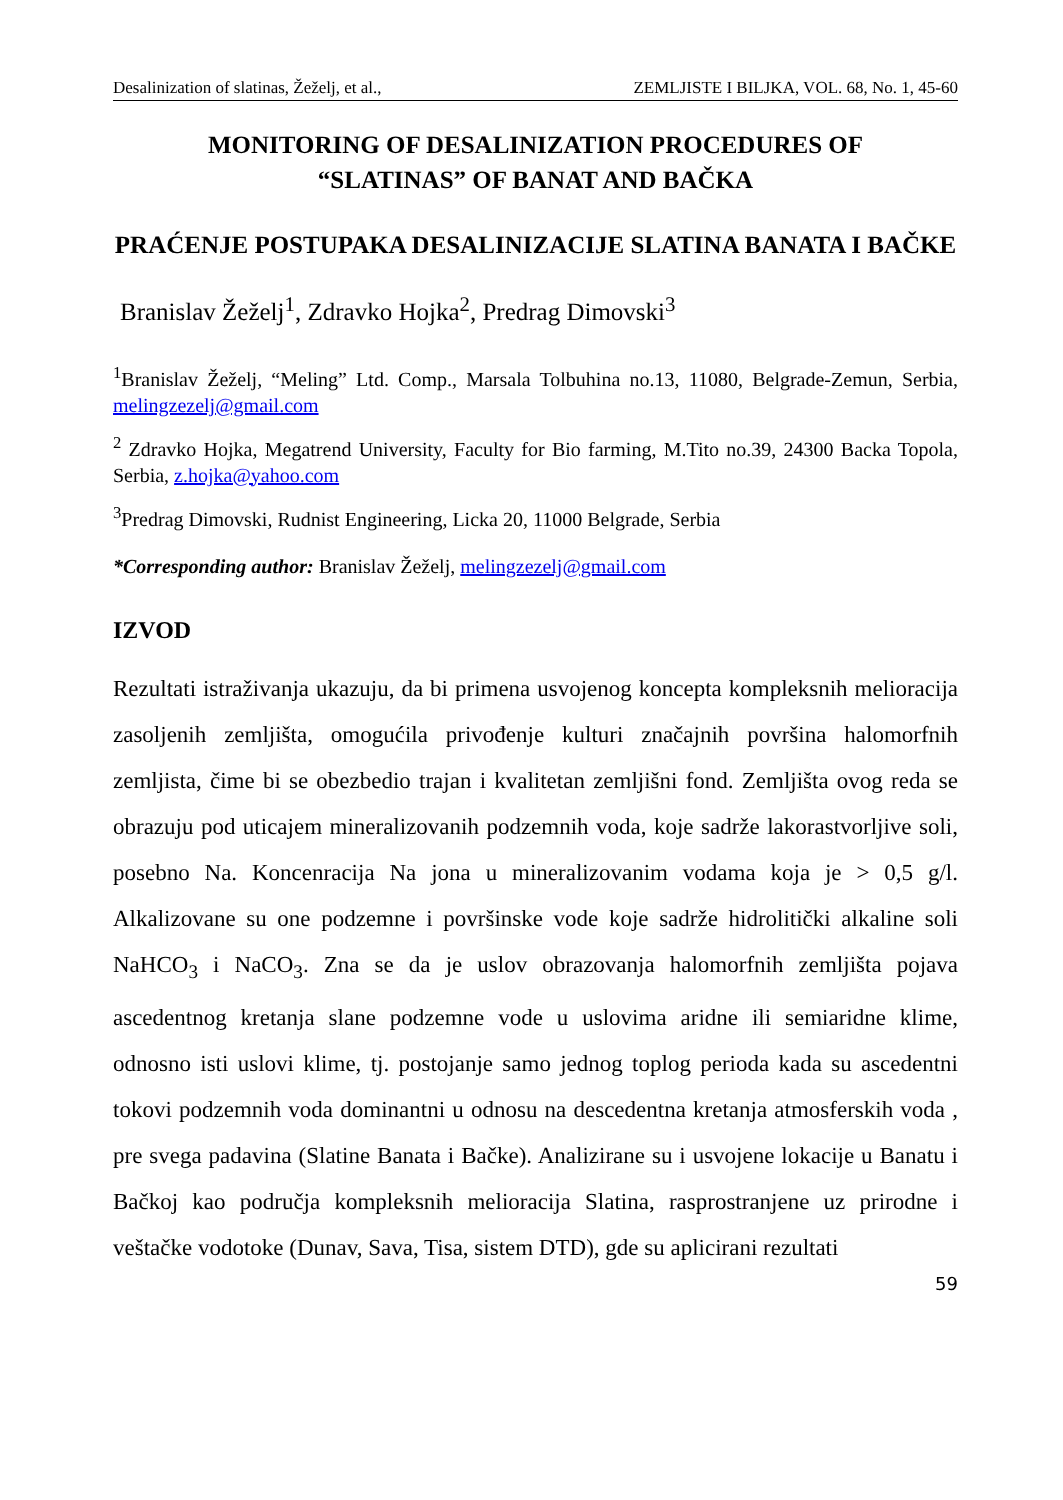Desalinization of slatinas, Žeželj, et al., ZEMLJISTE I BILJKA, VOL. 68, No. 1, 45-60
MONITORING OF DESALINIZATION PROCEDURES OF
“SLATINAS” OF BANAT AND BAČKA
PRAĆENJE POSTUPAKA DESALINIZACIJE SLATINA BANATA I BAČKE
Branislav Žeželj<sup>1</sup>, Zdravko Hojka<sup>2</sup>, Predrag Dimovski<sup>3</sup>
<sup>1</sup> Branislav Žeželj, “Meling” Ltd. Comp., Marsala Tolbuhina no.13, 11080, Belgrade-Zemun, Serbia, melingzezelj@gmail.com
<sup>2</sup> Zdravko Hojka, Megatrend University, Faculty for Bio farming, M.Tito no.39, 24300 Backa Topola, Serbia, z.hojka@yahoo.com
<sup>3</sup> Predrag Dimovski, Rudnist Engineering, Licka 20, 11000 Belgrade, Serbia
*Corresponding author: Branislav Žeželj, melingzezelj@gmail.com
IZVOD
Rezultati istraživanja ukazuju, da bi primena usvojenog koncepta kompleksnih melioracija zasoljenih zemljišta, omogućila privođenje kulturi značajnih površina halomorfnih zemljista, čime bi se obezbedio trajan i kvalitetan zemljišni fond. Zemljišta ovog reda se obrazuju pod uticajem mineralizovanih podzemnih voda, koje sadrže lakorastvorljive soli, posebno Na. Koncenracija Na jona u mineralizovanim vodama koja je > 0,5 g/l. Alkalizovane su one podzemne i površinske vode koje sadrže hidrolitički alkaline soli NaHCO<sub>3</sub> i NaCO<sub>3</sub>. Zna se da je uslov obrazovanja halomorfnih zemljišta pojava ascedentnog kretanja slane podzemne vode u uslovima aridne ili semiaridne klime, odnosno isti uslovi klime, tj. postojanje samo jednog toplog perioda kada su ascedentni tokovi podzemnih voda dominantni u odnosu na descedentna kretanja atmosferskih voda , pre svega padavina (Slatine Banata i Bačke). Analizirane su i usvojene lokacije u Banatu i Bačkoj kao područja kompleksnih melioracija Slatina, rasprostranjene uz prirodne i veštačke vodotoke (Dunav, Sava, Tisa, sistem DTD), gde su aplicirani rezultati
59